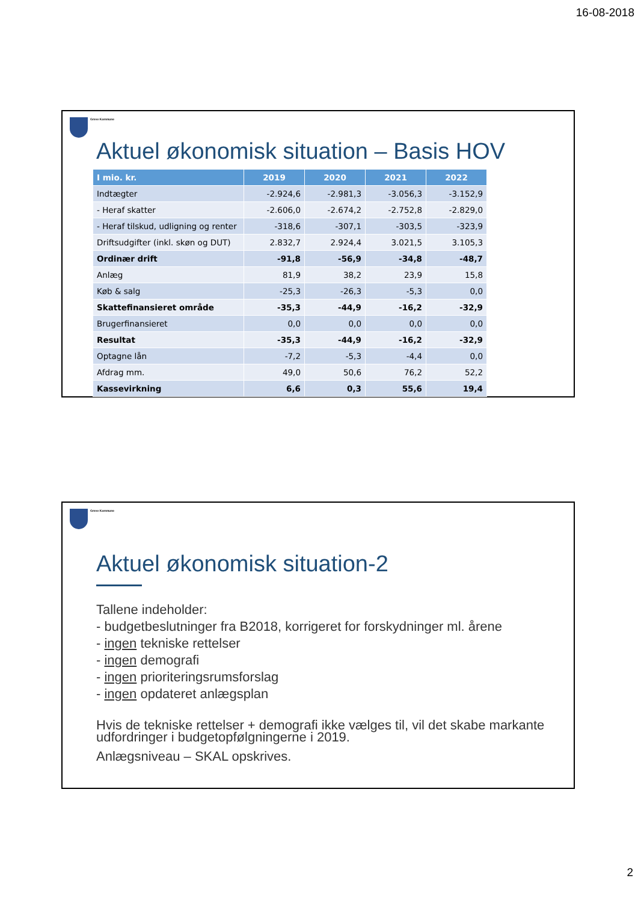16-08-2018
Greve Kommune
Aktuel økonomisk situation – Basis HOV
| I mio. kr. | 2019 | 2020 | 2021 | 2022 |
| --- | --- | --- | --- | --- |
| Indtægter | -2.924,6 | -2.981,3 | -3.056,3 | -3.152,9 |
| - Heraf skatter | -2.606,0 | -2.674,2 | -2.752,8 | -2.829,0 |
| - Heraf tilskud, udligning og renter | -318,6 | -307,1 | -303,5 | -323,9 |
| Driftsudgifter (inkl. skøn og DUT) | 2.832,7 | 2.924,4 | 3.021,5 | 3.105,3 |
| Ordinær drift | -91,8 | -56,9 | -34,8 | -48,7 |
| Anlæg | 81,9 | 38,2 | 23,9 | 15,8 |
| Køb & salg | -25,3 | -26,3 | -5,3 | 0,0 |
| Skattefinansieret område | -35,3 | -44,9 | -16,2 | -32,9 |
| Brugerfinansieret | 0,0 | 0,0 | 0,0 | 0,0 |
| Resultat | -35,3 | -44,9 | -16,2 | -32,9 |
| Optagne lån | -7,2 | -5,3 | -4,4 | 0,0 |
| Afdrag mm. | 49,0 | 50,6 | 76,2 | 52,2 |
| Kassevirkning | 6,6 | 0,3 | 55,6 | 19,4 |
Greve Kommune
Aktuel økonomisk situation-2
Tallene indeholder:
- budgetbeslutninger fra B2018, korrigeret for forskydninger ml. årene
- ingen tekniske rettelser
- ingen demografi
- ingen prioriteringsrumsforslag
- ingen opdateret anlægsplan
Hvis de tekniske rettelser + demografi ikke vælges til, vil det skabe markante udfordringer i budgetopfølgningerne i 2019.
Anlægsniveau – SKAL opskrives.
2